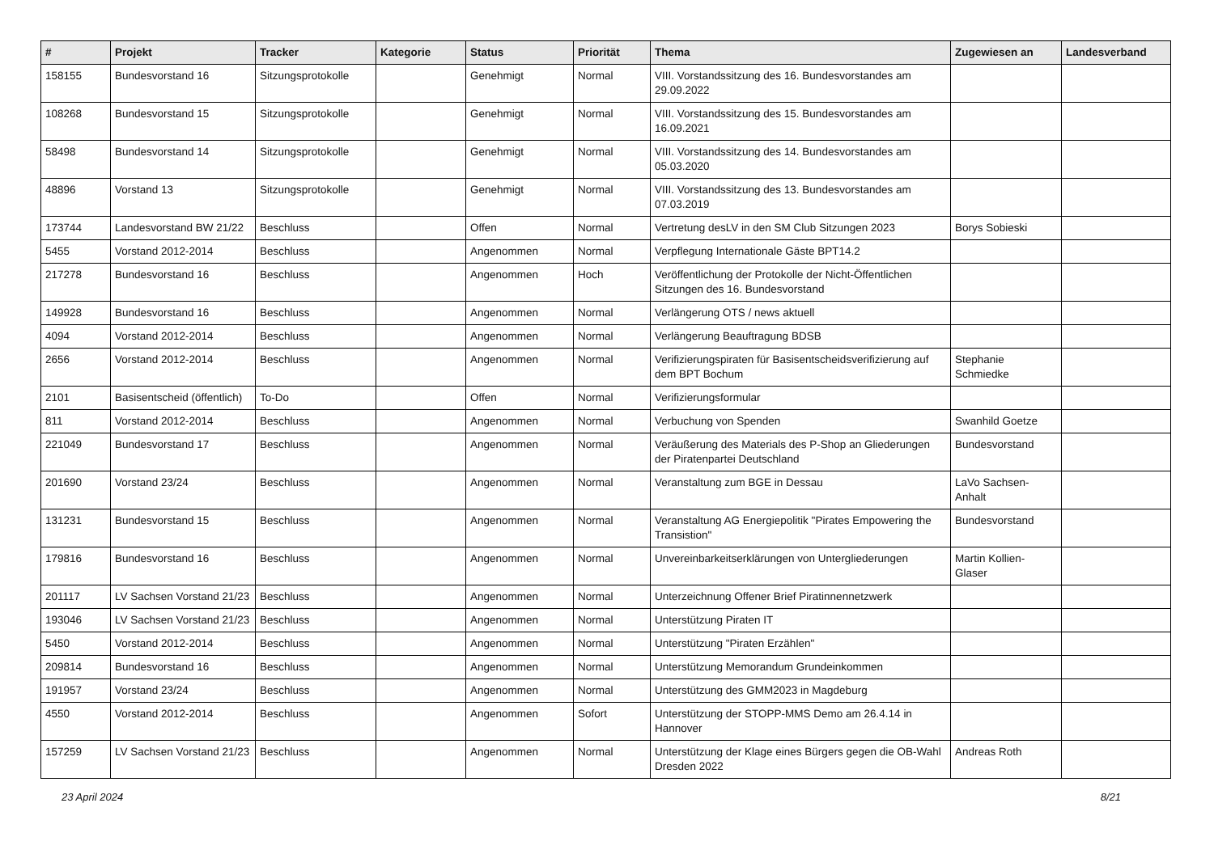| # | Projekt | Tracker | Kategorie | Status | Priorität | Thema | Zugewiesen an | Landesverband |
| --- | --- | --- | --- | --- | --- | --- | --- | --- |
| 158155 | Bundesvorstand 16 | Sitzungsprotokolle | | Genehmigt | Normal | VIII. Vorstandssitzung des 16. Bundesvorstandes am 29.09.2022 | | |
| 108268 | Bundesvorstand 15 | Sitzungsprotokolle | | Genehmigt | Normal | VIII. Vorstandssitzung des 15. Bundesvorstandes am 16.09.2021 | | |
| 58498 | Bundesvorstand 14 | Sitzungsprotokolle | | Genehmigt | Normal | VIII. Vorstandssitzung des 14. Bundesvorstandes am 05.03.2020 | | |
| 48896 | Vorstand 13 | Sitzungsprotokolle | | Genehmigt | Normal | VIII. Vorstandssitzung des 13. Bundesvorstandes am 07.03.2019 | | |
| 173744 | Landesvorstand BW 21/22 | Beschluss | | Offen | Normal | Vertretung desLV in den SM Club Sitzungen 2023 | Borys Sobieski | |
| 5455 | Vorstand 2012-2014 | Beschluss | | Angenommen | Normal | Verpflegung Internationale Gäste BPT14.2 | | |
| 217278 | Bundesvorstand 16 | Beschluss | | Angenommen | Hoch | Veröffentlichung der Protokolle der Nicht-Öffentlichen Sitzungen des 16. Bundesvorstand | | |
| 149928 | Bundesvorstand 16 | Beschluss | | Angenommen | Normal | Verlängerung OTS / news aktuell | | |
| 4094 | Vorstand 2012-2014 | Beschluss | | Angenommen | Normal | Verlängerung Beauftragung BDSB | | |
| 2656 | Vorstand 2012-2014 | Beschluss | | Angenommen | Normal | Verifizierungspiraten für Basisentscheidsverifizierung auf dem BPT Bochum | Stephanie Schmiedke | |
| 2101 | Basisentscheid (öffentlich) | To-Do | | Offen | Normal | Verifizierungsformular | | |
| 811 | Vorstand 2012-2014 | Beschluss | | Angenommen | Normal | Verbuchung von Spenden | Swanhild Goetze | |
| 221049 | Bundesvorstand 17 | Beschluss | | Angenommen | Normal | Veräußerung des Materials des P-Shop an Gliederungen der Piratenpartei Deutschland | Bundesvorstand | |
| 201690 | Vorstand 23/24 | Beschluss | | Angenommen | Normal | Veranstaltung zum BGE in Dessau | LaVo Sachsen-Anhalt | |
| 131231 | Bundesvorstand 15 | Beschluss | | Angenommen | Normal | Veranstaltung AG Energiepolitik "Pirates Empowering the Transistion" | Bundesvorstand | |
| 179816 | Bundesvorstand 16 | Beschluss | | Angenommen | Normal | Unvereinbarkeitserklärungen von Untergliederungen | Martin Kollien-Glaser | |
| 201117 | LV Sachsen Vorstand 21/23 | Beschluss | | Angenommen | Normal | Unterzeichnung Offener Brief Piratinnennetzwerk | | |
| 193046 | LV Sachsen Vorstand 21/23 | Beschluss | | Angenommen | Normal | Unterstützung Piraten IT | | |
| 5450 | Vorstand 2012-2014 | Beschluss | | Angenommen | Normal | Unterstützung "Piraten Erzählen" | | |
| 209814 | Bundesvorstand 16 | Beschluss | | Angenommen | Normal | Unterstützung Memorandum Grundeinkommen | | |
| 191957 | Vorstand 23/24 | Beschluss | | Angenommen | Normal | Unterstützung des GMM2023 in Magdeburg | | |
| 4550 | Vorstand 2012-2014 | Beschluss | | Angenommen | Sofort | Unterstützung der STOPP-MMS Demo am 26.4.14 in Hannover | | |
| 157259 | LV Sachsen Vorstand 21/23 | Beschluss | | Angenommen | Normal | Unterstützung der Klage eines Bürgers gegen die OB-Wahl Dresden 2022 | Andreas Roth | |
23 April 2024 8/21